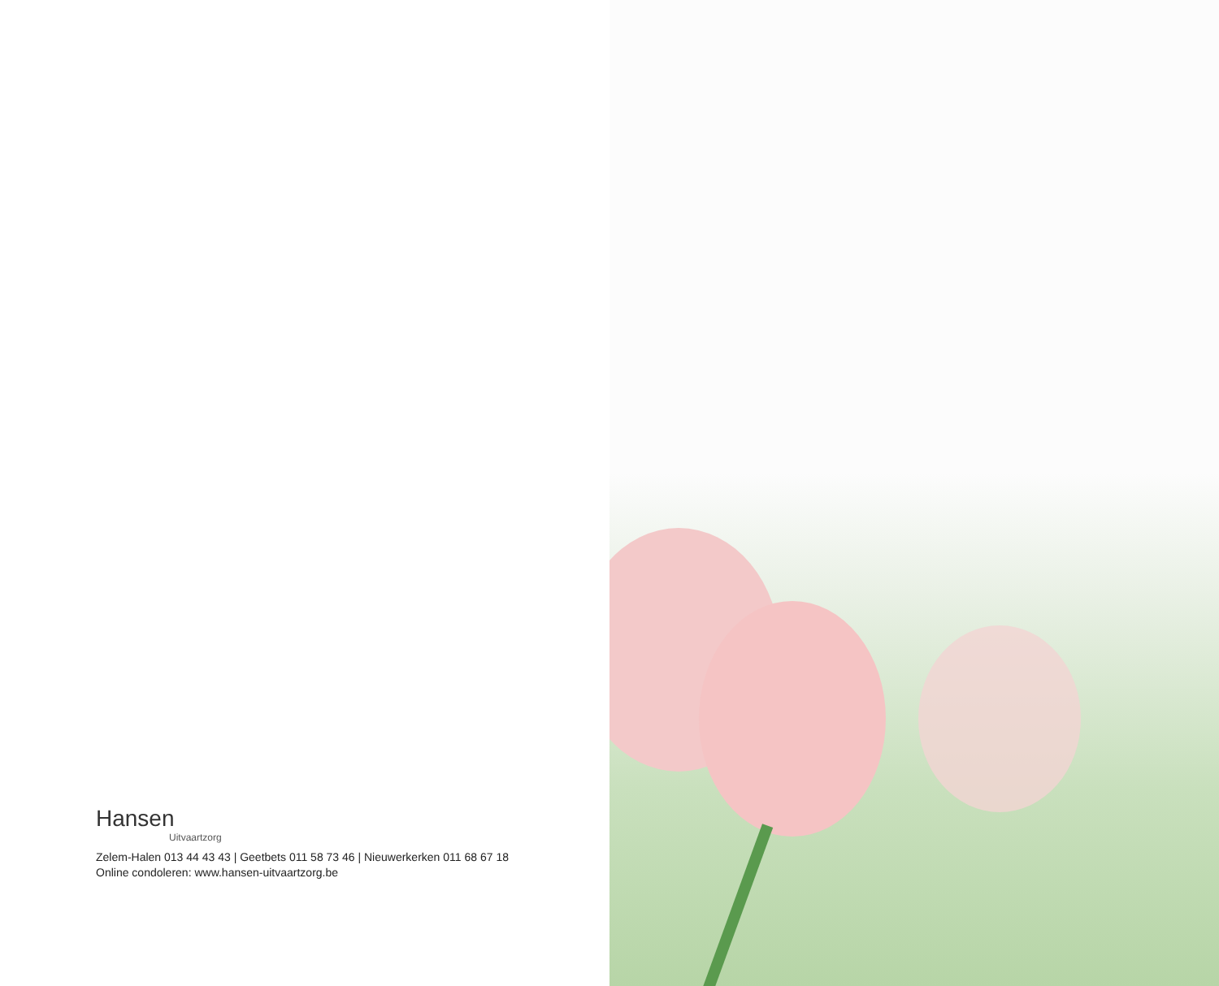Hansen
Uitvaartzorg
Zelem-Halen 013 44 43 43 | Geetbets 011 58 73 46 | Nieuwerkerken 011 68 67 18
Online condoleren: www.hansen-uitvaartzorg.be